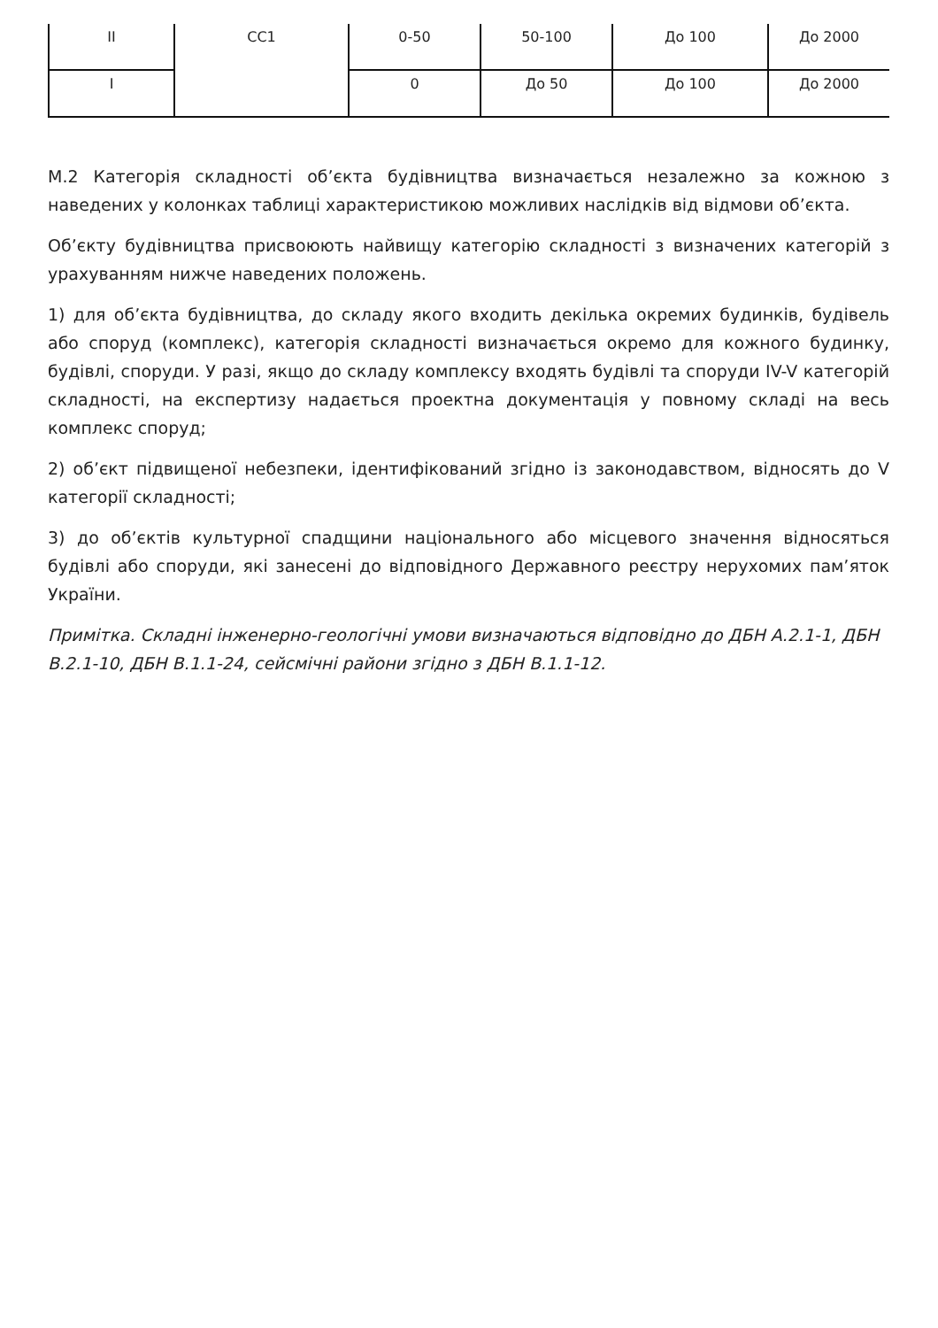| II | СС1 | 0-50 | 50-100 | До 100 | До 2000 |
| I | | 0 | До 50 | До 100 | До 2000 |
М.2 Категорія складності об’єкта будівництва визначається незалежно за кожною з наведених у колонках таблиці характеристикою можливих наслідків від відмови об’єкта.
Об’єкту будівництва присвоюють найвищу категорію складності з визначених категорій з урахуванням нижче наведених положень.
1) для об’єкта будівництва, до складу якого входить декілька окремих будинків, будівель або споруд (комплекс), категорія складності визначається окремо для кожного будинку, будівлі, споруди. У разі, якщо до складу комплексу входять будівлі та споруди IV-V категорій складності, на експертизу надається проектна документація у повному складі на весь комплекс споруд;
2) об’єкт підвищеної небезпеки, ідентифікований згідно із законодавством, відносять до V категорії складності;
3) до об’єктів культурної спадщини національного або місцевого значення відносяться будівлі або споруди, які занесені до відповідного Державного реєстру нерухомих пам’яток України.
Примітка. Складні інженерно-геологічні умови визначаються відповідно до ДБН А.2.1-1, ДБН В.2.1-10, ДБН В.1.1-24, сейсмічні райони згідно з ДБН В.1.1-12.